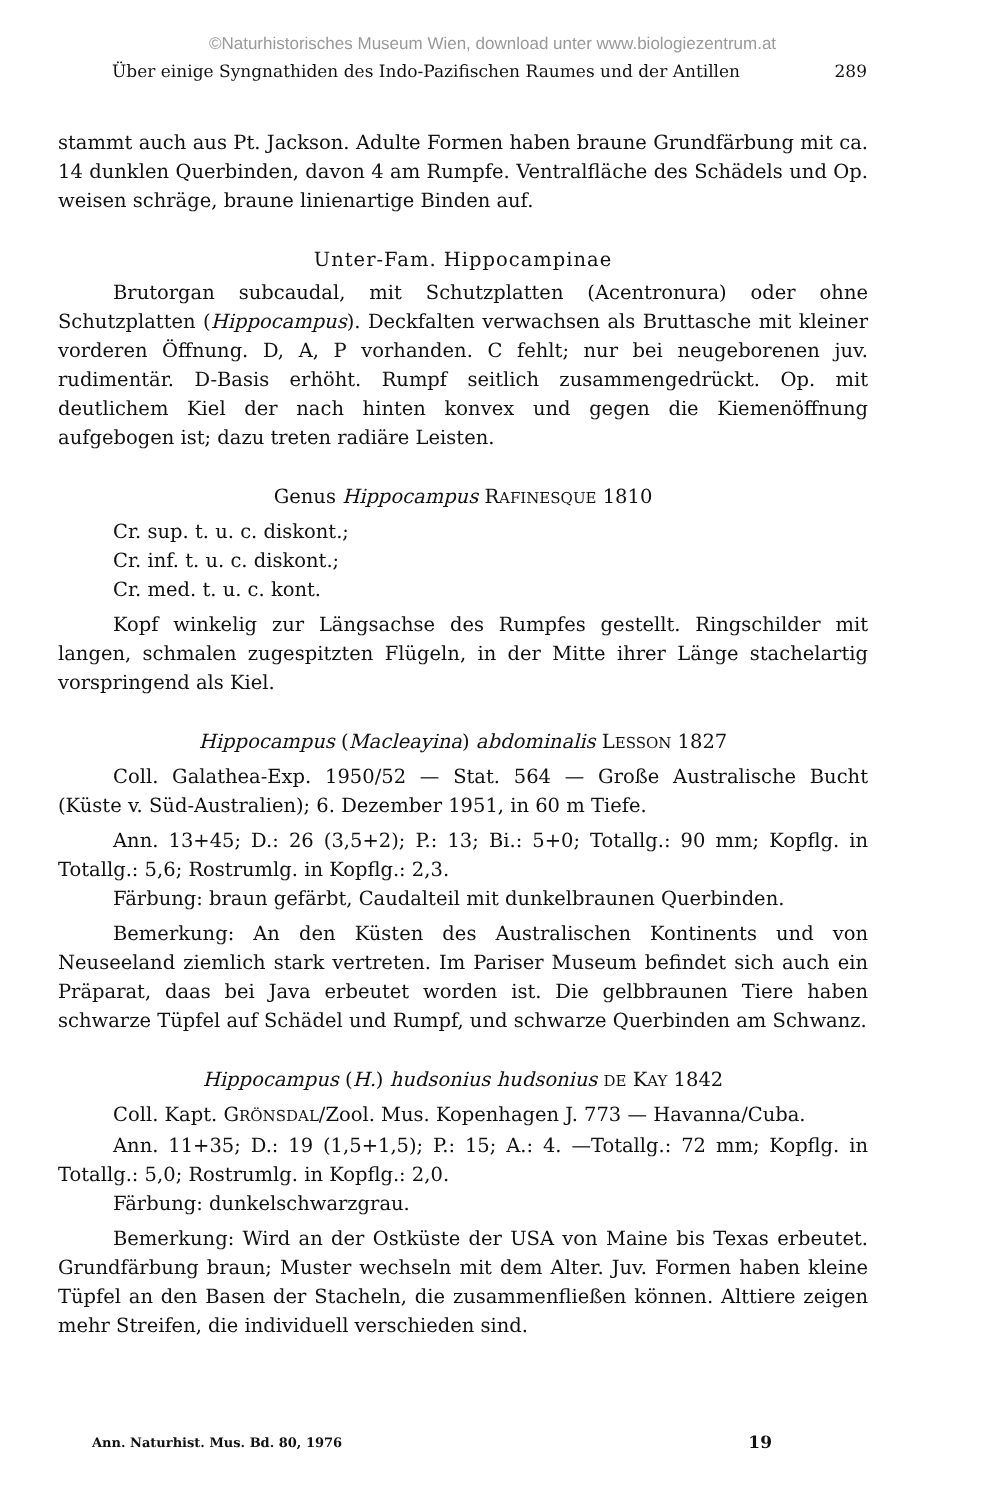©Naturhistorisches Museum Wien, download unter www.biologiezentrum.at
Über einige Syngnathiden des Indo-Pazifischen Raumes und der Antillen 289
stammt auch aus Pt. Jackson. Adulte Formen haben braune Grundfärbung mit ca. 14 dunklen Querbinden, davon 4 am Rumpfe. Ventralfläche des Schädels und Op. weisen schräge, braune linienartige Binden auf.
Unter-Fam. Hippocampinae
Brutorgan subcaudal, mit Schutzplatten (Acentronura) oder ohne Schutzplatten (Hippocampus). Deckfalten verwachsen als Bruttasche mit kleiner vorderen Öffnung. D, A, P vorhanden. C fehlt; nur bei neugeborenen juv. rudimentär. D-Basis erhöht. Rumpf seitlich zusammengedrückt. Op. mit deutlichem Kiel der nach hinten konvex und gegen die Kiemenöffnung aufgebogen ist; dazu treten radiäre Leisten.
Genus Hippocampus RAFINESQUE 1810
Cr. sup. t. u. c. diskont.;
Cr. inf. t. u. c. diskont.;
Cr. med. t. u. c. kont.
Kopf winkelig zur Längsachse des Rumpfes gestellt. Ringschilder mit langen, schmalen zugespitzten Flügeln, in der Mitte ihrer Länge stachelartig vorspringend als Kiel.
Hippocampus (Macleayina) abdominalis LESSON 1827
Coll. Galathea-Exp. 1950/52 — Stat. 564 — Große Australische Bucht (Küste v. Süd-Australien); 6. Dezember 1951, in 60 m Tiefe.
Ann. 13+45; D.: 26 (3,5+2); P.: 13; Bi.: 5+0; Totallg.: 90 mm; Kopflg. in Totallg.: 5,6; Rostrumlg. in Kopflg.: 2,3.
Färbung: braun gefärbt, Caudalteil mit dunkelbraunen Querbinden.
Bemerkung: An den Küsten des Australischen Kontinents und von Neuseeland ziemlich stark vertreten. Im Pariser Museum befindet sich auch ein Präparat, daas bei Java erbeutet worden ist. Die gelbbraunen Tiere haben schwarze Tüpfel auf Schädel und Rumpf, und schwarze Querbinden am Schwanz.
Hippocampus (H.) hudsonius hudsonius DE KAY 1842
Coll. Kapt. GRÖNSDAL/Zool. Mus. Kopenhagen J. 773 — Havanna/Cuba.
Ann. 11+35; D.: 19 (1,5+1,5); P.: 15; A.: 4. —Totallg.: 72 mm; Kopflg. in Totallg.: 5,0; Rostrumlg. in Kopflg.: 2,0.
Färbung: dunkelschwarzgrau.
Bemerkung: Wird an der Ostküste der USA von Maine bis Texas erbeutet. Grundfärbung braun; Muster wechseln mit dem Alter. Juv. Formen haben kleine Tüpfel an den Basen der Stacheln, die zusammenfließen können. Alttiere zeigen mehr Streifen, die individuell verschieden sind.
Ann. Naturhist. Mus. Bd. 80, 1976 19